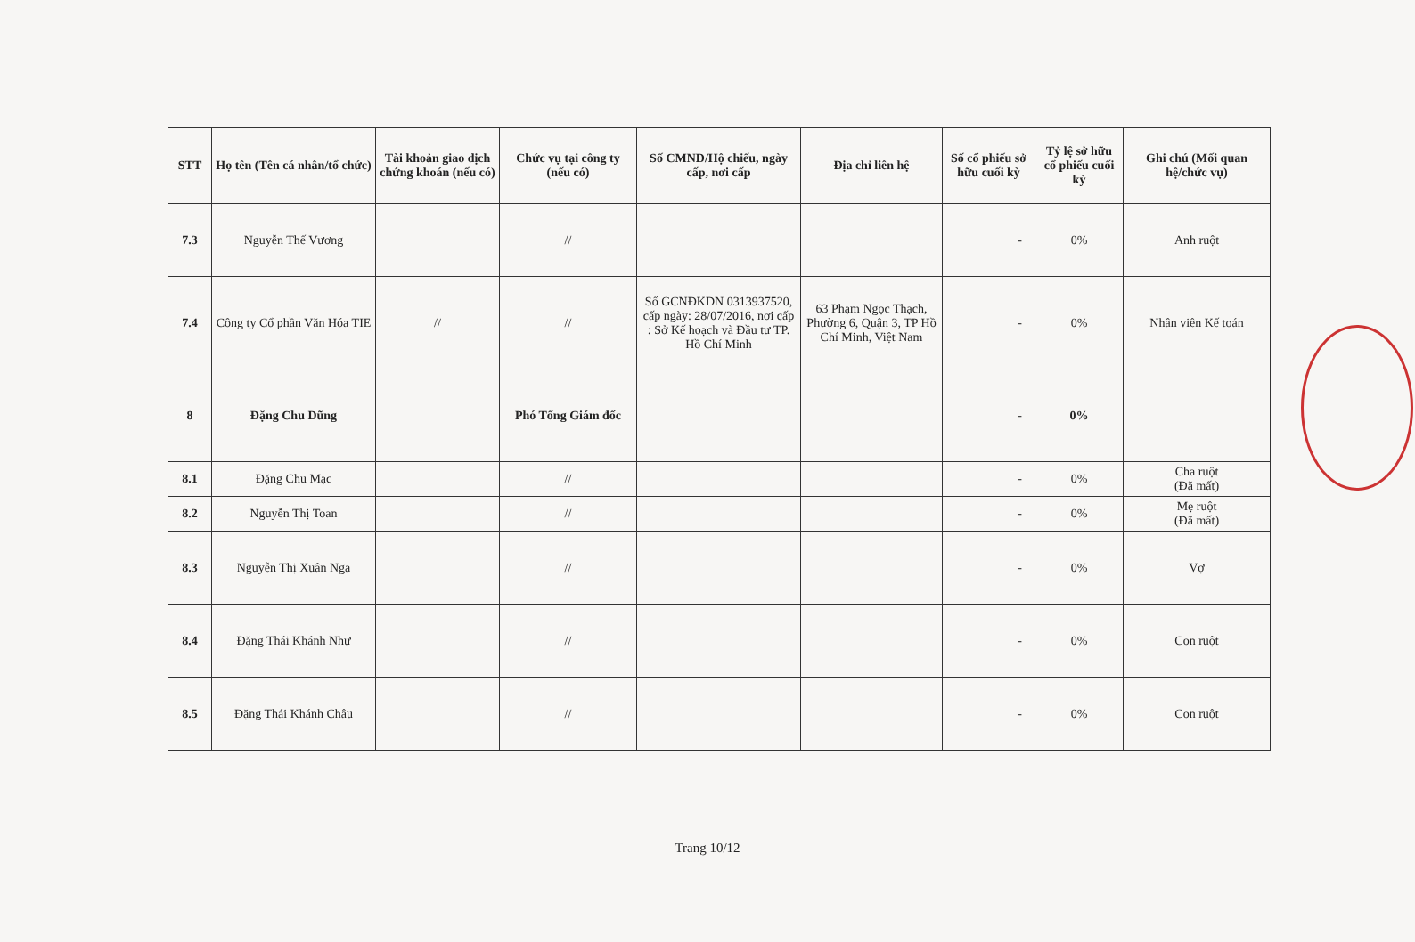| STT | Họ tên (Tên cá nhân/tổ chức) | Tài khoản giao dịch chứng khoán (nếu có) | Chức vụ tại công ty (nếu có) | Số CMND/Hộ chiếu, ngày cấp, nơi cấp | Địa chỉ liên hệ | Số cổ phiếu sở hữu cuối kỳ | Tỷ lệ sở hữu cổ phiếu cuối kỳ | Ghi chú (Mối quan hệ/chức vụ) |
| --- | --- | --- | --- | --- | --- | --- | --- | --- |
| 7.3 | Nguyễn Thế Vương | | // | | | - | 0% | Anh ruột |
| 7.4 | Công ty Cổ phần Văn Hóa TIE | // | // | Số GCNĐKDN 0313937520, cấp ngày: 28/07/2016, nơi cấp : Sở Kế hoạch và Đầu tư TP. Hồ Chí Minh | 63 Phạm Ngọc Thạch, Phường 6, Quận 3, TP Hồ Chí Minh, Việt Nam | - | 0% | Nhân viên Kế toán |
| 8 | Đặng Chu Dũng | | Phó Tổng Giám đốc | | | - | 0% | |
| 8.1 | Đặng Chu Mạc | | // | | | - | 0% | Cha ruột (Đã mất) |
| 8.2 | Nguyễn Thị Toan | | // | | | - | 0% | Mẹ ruột (Đã mất) |
| 8.3 | Nguyễn Thị Xuân Nga | | // | | | - | 0% | Vợ |
| 8.4 | Đặng Thái Khánh Như | | // | | | - | 0% | Con ruột |
| 8.5 | Đặng Thái Khánh Châu | | // | | | - | 0% | Con ruột |
Trang 10/12